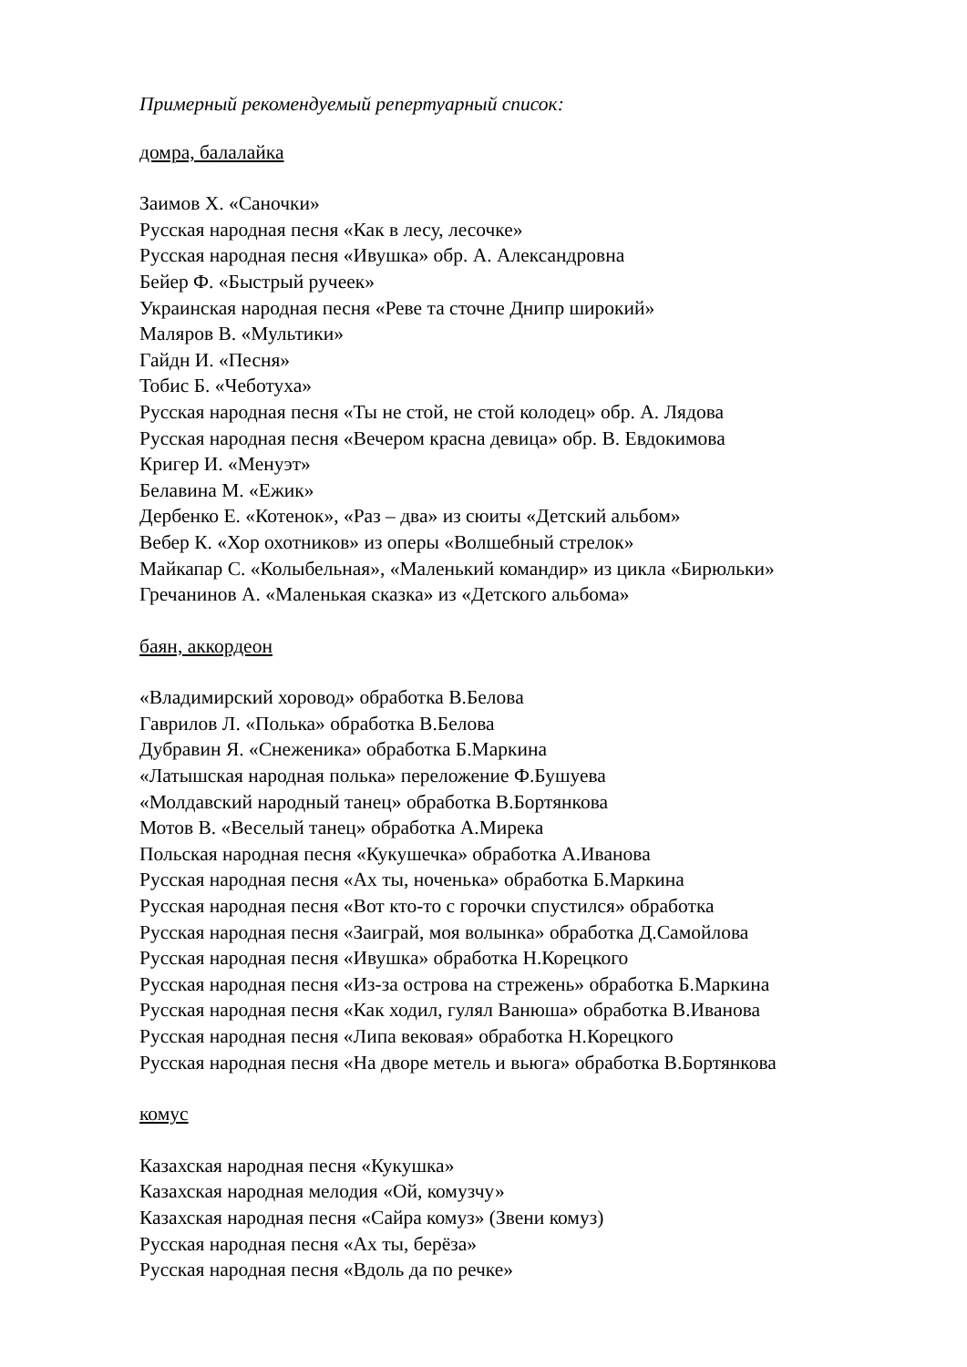Примерный рекомендуемый репертуарный список:
домра, балалайка
Заимов Х. «Саночки»
Русская народная песня «Как в лесу, лесочке»
Русская народная песня «Ивушка» обр. А. Александровна
Бейер Ф. «Быстрый ручеек»
Украинская народная песня «Реве та сточне Днипр широкий»
Маляров В. «Мультики»
Гайдн И. «Песня»
Тобис Б. «Чеботуха»
Русская народная песня «Ты не стой, не стой колодец» обр. А. Лядова
Русская народная песня «Вечером красна девица» обр. В. Евдокимова
Кригер И. «Менуэт»
Белавина М. «Ежик»
Дербенко Е. «Котенок», «Раз – два» из сюиты «Детский альбом»
Вебер К. «Хор охотников» из оперы «Волшебный стрелок»
Майкапар С. «Колыбельная», «Маленький командир» из цикла «Бирюльки»
Гречанинов А. «Маленькая сказка» из «Детского альбома»
баян, аккордеон
«Владимирский хоровод» обработка В.Белова
Гаврилов Л. «Полька» обработка В.Белова
Дубравин Я. «Снеженика» обработка Б.Маркина
«Латышская народная полька» переложение Ф.Бушуева
«Молдавский народный танец» обработка В.Бортянкова
Мотов В. «Веселый танец» обработка А.Мирека
Польская народная песня «Кукушечка» обработка А.Иванова
Русская народная песня «Ах ты, ноченька» обработка Б.Маркина
Русская народная песня «Вот кто-то с горочки спустился» обработка
Русская народная песня «Заиграй, моя волынка» обработка Д.Самойлова
Русская народная песня «Ивушка» обработка Н.Корецкого
Русская народная песня «Из-за острова на стрежень» обработка Б.Маркина
Русская народная песня «Как ходил, гулял Ванюша» обработка В.Иванова
Русская народная песня «Липа вековая» обработка Н.Корецкого
Русская народная песня «На дворе метель и вьюга» обработка В.Бортянкова
комус
Казахская народная песня «Кукушка»
Казахская народная мелодия «Ой, комузчу»
Казахская народная песня «Сайра комуз» (Звени комуз)
Русская народная песня «Ах ты, берёза»
Русская народная песня «Вдоль да по речке»